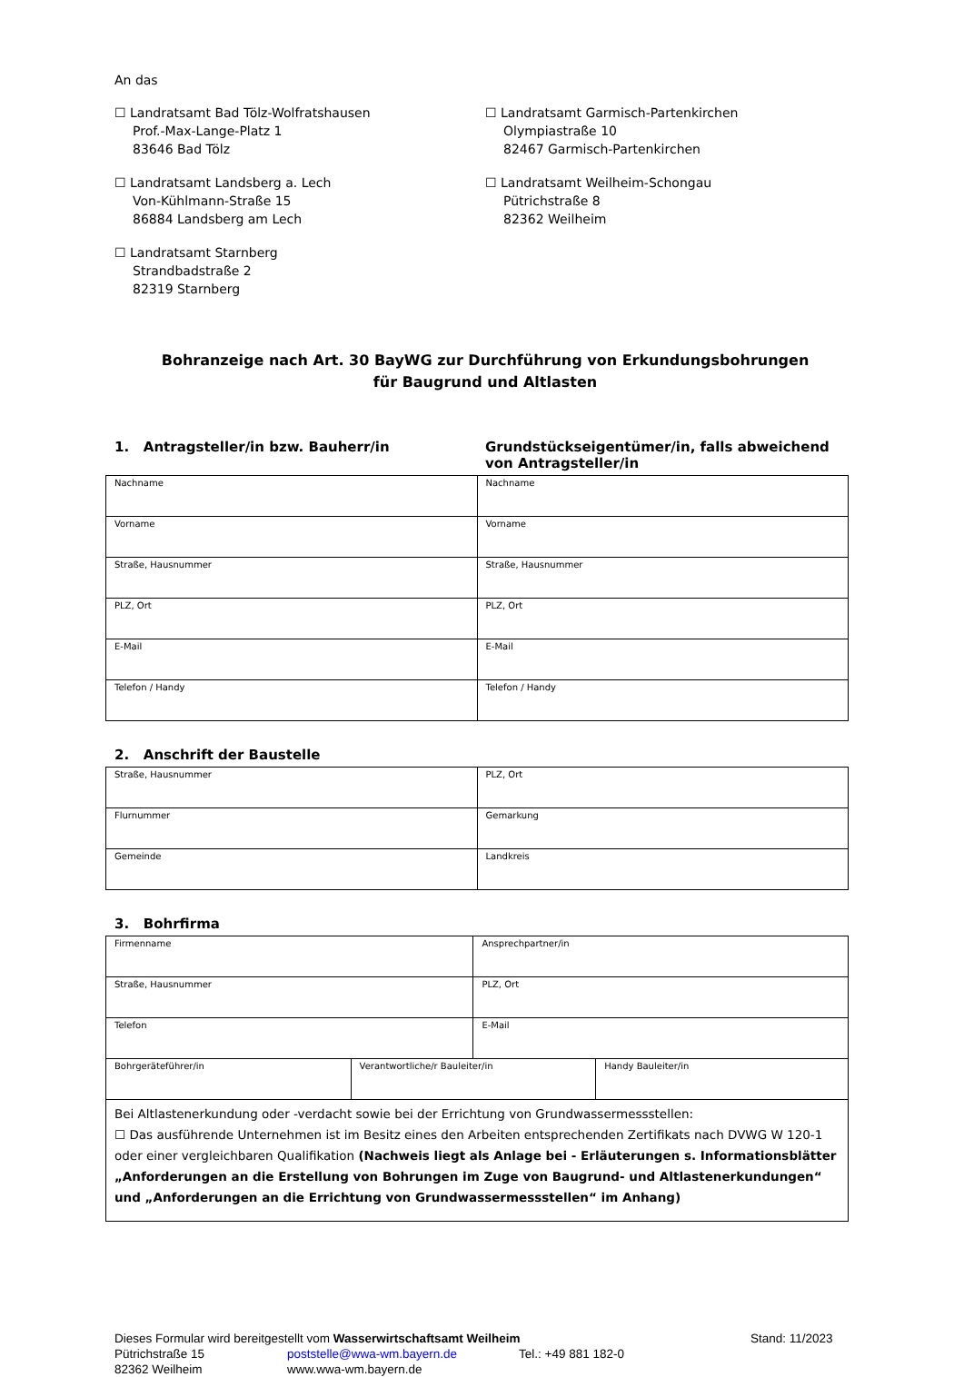An das
☐ Landratsamt Bad Tölz-Wolfratshausen
Prof.-Max-Lange-Platz 1
83646 Bad Tölz
☐ Landratsamt Landsberg a. Lech
Von-Kühlmann-Straße 15
86884 Landsberg am Lech
☐ Landratsamt Starnberg
Strandbadstraße 2
82319 Starnberg
☐ Landratsamt Garmisch-Partenkirchen
Olympiastraße 10
82467 Garmisch-Partenkirchen
☐ Landratsamt Weilheim-Schongau
Pütrichstraße 8
82362 Weilheim
Bohranzeige nach Art. 30 BayWG zur Durchführung von Erkundungsbohrungen
für Baugrund und Altlasten
1. Antragsteller/in bzw. Bauherr/in Grundstückseigentümer/in, falls abweichend von Antragsteller/in
| Nachname | Nachname |
| Vorname | Vorname |
| Straße, Hausnummer | Straße, Hausnummer |
| PLZ, Ort | PLZ, Ort |
| E-Mail | E-Mail |
| Telefon / Handy | Telefon / Handy |
2. Anschrift der Baustelle
| Straße, Hausnummer | PLZ, Ort |
| Flurnummer | Gemarkung |
| Gemeinde | Landkreis |
3. Bohrfirma
| Firmenname | | Ansprechpartner/in | |
| Straße, Hausnummer | | PLZ, Ort | |
| Telefon | | E-Mail | |
| Bohrgeräteführer/in | Verantwortliche/r Bauleiter/in | | Handy Bauleiter/in |
| Bei Altlastenerkundung oder -verdacht sowie bei der Errichtung von Grundwassermessstellen: ☐ Das ausführende Unternehmen ist im Besitz eines den Arbeiten entsprechenden Zertifikats nach DVWG W 120-1 oder einer vergleichbaren Qualifikation (Nachweis liegt als Anlage bei - Erläuterungen s. Informationsblätter „Anforderungen an die Erstellung von Bohrungen im Zuge von Baugrund- und Altlastenerkundungen“ und „Anforderungen an die Errichtung von Grundwassermessstellen“ im Anhang) | | | |
Dieses Formular wird bereitgestellt vom Wasserwirtschaftsamt Weilheim Stand: 11/2023
Pütrichstraße 15 poststelle@wwa-wm.bayern.de Tel.: +49 881 182-0
82362 Weilheim www.wwa-wm.bayern.de